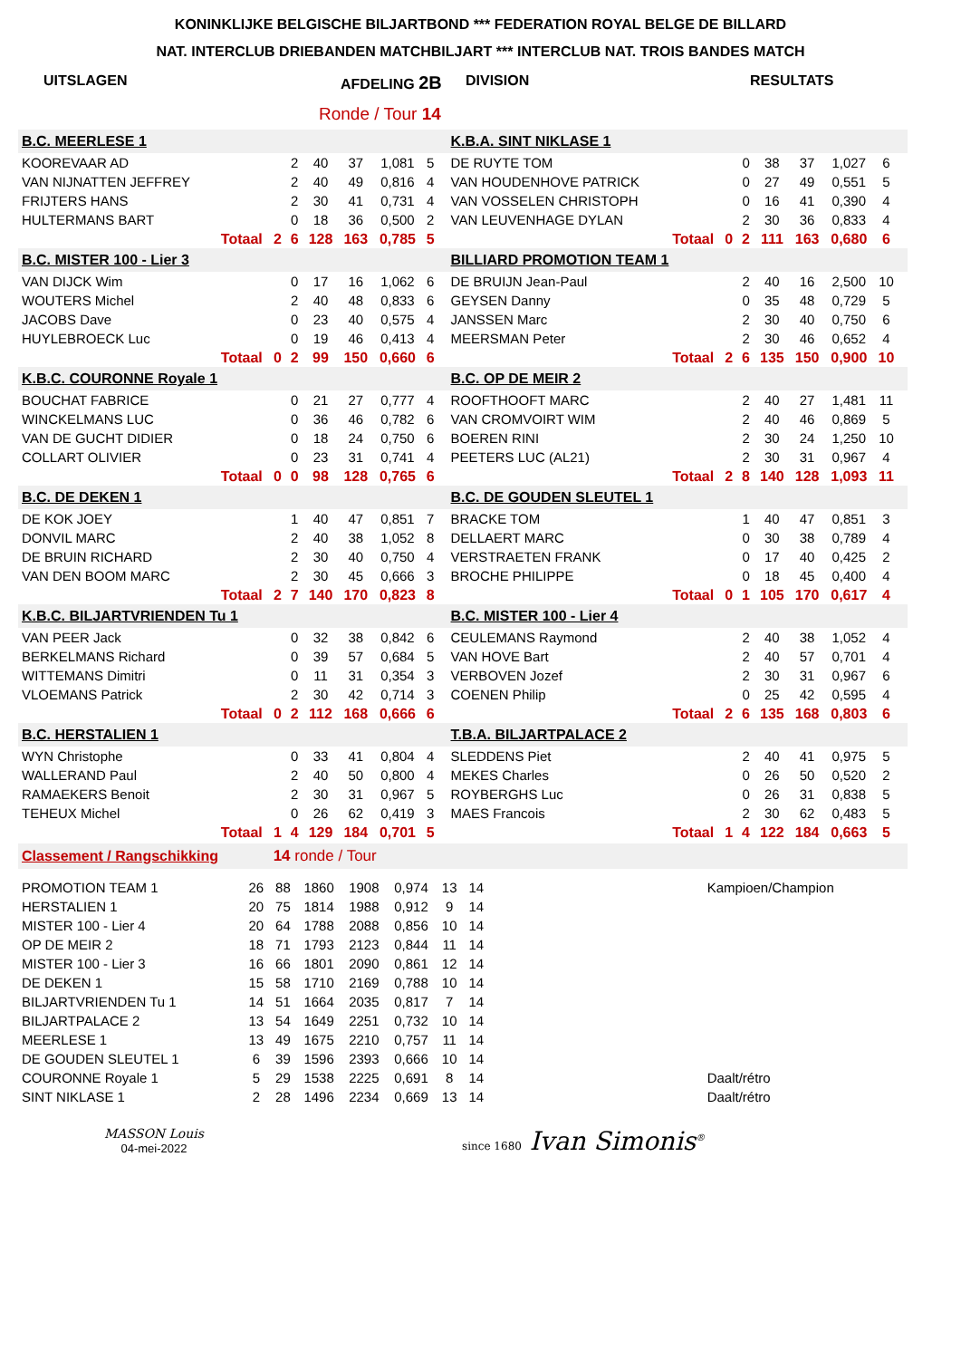KONINKLIJKE BELGISCHE BILJARTBOND *** FEDERATION ROYAL BELGE DE BILLARD
NAT. INTERCLUB DRIEBANDEN MATCHBILJART *** INTERCLUB NAT. TROIS BANDES MATCH
UITSLAGEN AFDELING 2B DIVISION RESULTATS
Ronde / Tour 14
| B.C. MEERLESE 1 | | | | | | | | | K.B.A. SINT NIKLASE 1 | | | | | | | | |
| KOOREVAAR AD | | | 2 | 40 | 37 | 1,081 | 5 | | DE RUYTE TOM | | | 0 | 38 | 37 | 1,027 | 6 | |
| VAN NIJNATTEN JEFFREY | | | 2 | 40 | 49 | 0,816 | 4 | | VAN HOUDENHOVE PATRICK | | | 0 | 27 | 49 | 0,551 | 5 | |
| FRIJTERS HANS | | | 2 | 30 | 41 | 0,731 | 4 | | VAN VOSSELEN CHRISTOPH | | | 0 | 16 | 41 | 0,390 | 4 | |
| HULTERMANS BART | | | 0 | 18 | 36 | 0,500 | 2 | | VAN LEUVENHAGE DYLAN | | | 2 | 30 | 36 | 0,833 | 4 | |
| | Totaal | 2 | 6 | 128 | 163 | 0,785 | 5 | | | Totaal | 0 | 2 | 111 | 163 | 0,680 | 6 | |
| B.C. MISTER 100 - Lier 3 | | | | | | | | | BILLIARD PROMOTION TEAM 1 | | | | | | | | |
| VAN DIJCK Wim | | | 0 | 17 | 16 | 1,062 | 6 | | DE BRUIJN Jean-Paul | | | 2 | 40 | 16 | 2,500 | 10 | |
| WOUTERS Michel | | | 2 | 40 | 48 | 0,833 | 6 | | GEYSEN Danny | | | 0 | 35 | 48 | 0,729 | 5 | |
| JACOBS Dave | | | 0 | 23 | 40 | 0,575 | 4 | | JANSSEN Marc | | | 2 | 30 | 40 | 0,750 | 6 | |
| HUYLEBROECK Luc | | | 0 | 19 | 46 | 0,413 | 4 | | MEERSMAN Peter | | | 2 | 30 | 46 | 0,652 | 4 | |
| | Totaal | 0 | 2 | 99 | 150 | 0,660 | 6 | | | Totaal | 2 | 6 | 135 | 150 | 0,900 | 10 | |
| K.B.C. COURONNE Royale 1 | | | | | | | | | B.C. OP DE MEIR 2 | | | | | | | | |
| BOUCHAT FABRICE | | | 0 | 21 | 27 | 0,777 | 4 | | ROOFTHOOFT MARC | | | 2 | 40 | 27 | 1,481 | 11 | |
| WINCKELMANS LUC | | | 0 | 36 | 46 | 0,782 | 6 | | VAN CROMVOIRT WIM | | | 2 | 40 | 46 | 0,869 | 5 | |
| VAN DE GUCHT DIDIER | | | 0 | 18 | 24 | 0,750 | 6 | | BOEREN RINI | | | 2 | 30 | 24 | 1,250 | 10 | |
| COLLART OLIVIER | | | 0 | 23 | 31 | 0,741 | 4 | | PEETERS LUC (AL21) | | | 2 | 30 | 31 | 0,967 | 4 | |
| | Totaal | 0 | 0 | 98 | 128 | 0,765 | 6 | | | Totaal | 2 | 8 | 140 | 128 | 1,093 | 11 | |
| B.C. DE DEKEN 1 | | | | | | | | | B.C. DE GOUDEN SLEUTEL 1 | | | | | | | | |
| DE KOK JOEY | | | 1 | 40 | 47 | 0,851 | 7 | | BRACKE TOM | | | 1 | 40 | 47 | 0,851 | 3 | |
| DONVIL MARC | | | 2 | 40 | 38 | 1,052 | 8 | | DELLAERT MARC | | | 0 | 30 | 38 | 0,789 | 4 | |
| DE BRUIN RICHARD | | | 2 | 30 | 40 | 0,750 | 4 | | VERSTRAETEN FRANK | | | 0 | 17 | 40 | 0,425 | 2 | |
| VAN DEN BOOM MARC | | | 2 | 30 | 45 | 0,666 | 3 | | BROCHE PHILIPPE | | | 0 | 18 | 45 | 0,400 | 4 | |
| | Totaal | 2 | 7 | 140 | 170 | 0,823 | 8 | | | Totaal | 0 | 1 | 105 | 170 | 0,617 | 4 | |
| K.B.C. BILJARTVRIENDEN Tu 1 | | | | | | | | | B.C. MISTER 100 - Lier 4 | | | | | | | | |
| VAN PEER Jack | | | 0 | 32 | 38 | 0,842 | 6 | | CEULEMANS Raymond | | | 2 | 40 | 38 | 1,052 | 4 | |
| BERKELMANS Richard | | | 0 | 39 | 57 | 0,684 | 5 | | VAN HOVE Bart | | | 2 | 40 | 57 | 0,701 | 4 | |
| WITTEMANS Dimitri | | | 0 | 11 | 31 | 0,354 | 3 | | VERBOVEN Jozef | | | 2 | 30 | 31 | 0,967 | 6 | |
| VLOEMANS Patrick | | | 2 | 30 | 42 | 0,714 | 3 | | COENEN Philip | | | 0 | 25 | 42 | 0,595 | 4 | |
| | Totaal | 0 | 2 | 112 | 168 | 0,666 | 6 | | | Totaal | 2 | 6 | 135 | 168 | 0,803 | 6 | |
| B.C. HERSTALIEN 1 | | | | | | | | | T.B.A. BILJARTPALACE 2 | | | | | | | | |
| WYN Christophe | | | 0 | 33 | 41 | 0,804 | 4 | | SLEDDENS Piet | | | 2 | 40 | 41 | 0,975 | 5 | |
| WALLERAND Paul | | | 2 | 40 | 50 | 0,800 | 4 | | MEKES Charles | | | 0 | 26 | 50 | 0,520 | 2 | |
| RAMAEKERS Benoit | | | 2 | 30 | 31 | 0,967 | 5 | | ROYBERGHS Luc | | | 0 | 26 | 31 | 0,838 | 5 | |
| TEHEUX Michel | | | 0 | 26 | 62 | 0,419 | 3 | | MAES Francois | | | 2 | 30 | 62 | 0,483 | 5 | |
| | Totaal | 1 | 4 | 129 | 184 | 0,701 | 5 | | | Totaal | 1 | 4 | 122 | 184 | 0,663 | 5 | |
| Classement / Rangschikking | | 14 ronde / Tour | | | | | | |
| PROMOTION TEAM 1 | 26 | 88 | 1860 | 1908 | 0,974 | 13 | 14 | Kampioen/Champion |
| HERSTALIEN 1 | 20 | 75 | 1814 | 1988 | 0,912 | 9 | 14 | |
| MISTER 100 - Lier 4 | 20 | 64 | 1788 | 2088 | 0,856 | 10 | 14 | |
| OP DE MEIR 2 | 18 | 71 | 1793 | 2123 | 0,844 | 11 | 14 | |
| MISTER 100 - Lier 3 | 16 | 66 | 1801 | 2090 | 0,861 | 12 | 14 | |
| DE DEKEN 1 | 15 | 58 | 1710 | 2169 | 0,788 | 10 | 14 | |
| BILJARTVRIENDEN Tu 1 | 14 | 51 | 1664 | 2035 | 0,817 | 7 | 14 | |
| BILJARTPALACE 2 | 13 | 54 | 1649 | 2251 | 0,732 | 10 | 14 | |
| MEERLESE 1 | 13 | 49 | 1675 | 2210 | 0,757 | 11 | 14 | |
| DE GOUDEN SLEUTEL 1 | 6 | 39 | 1596 | 2393 | 0,666 | 10 | 14 | |
| COURONNE Royale 1 | 5 | 29 | 1538 | 2225 | 0,691 | 8 | 14 | Daalt/rétro |
| SINT NIKLASE 1 | 2 | 28 | 1496 | 2234 | 0,669 | 13 | 14 | Daalt/rétro |
MASSON Louis
04-mei-2022
since 1680 Ivan Simonis<sup>®</sup>